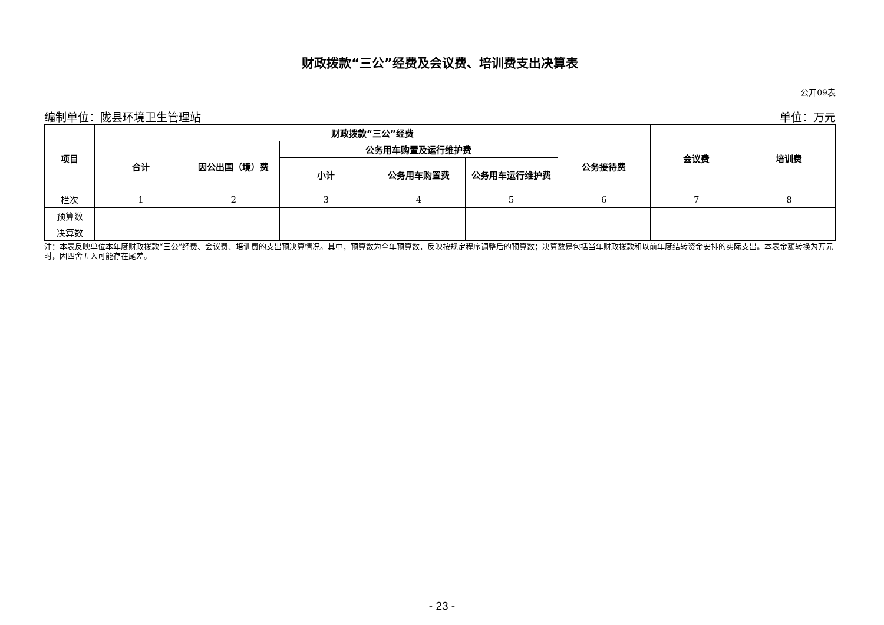财政拨款“三公”经费及会议费、培训费支出决算表
公开09表
编制单位：陇县环境卫生管理站 单位：万元
| 项目 | 财政拨款“三公”经费 | | | | | | 会议费 | 培训费 |
| --- | --- | --- | --- | --- | --- | --- | --- | --- |
| | 合计 | 因公出国（境）费 | 公务用车购置及运行维护费 | | | 公务接待费 | | |
| | | | 小计 | 公务用车购置费 | 公务用车运行维护费 | | | |
| 栏次 | 1 | 2 | 3 | 4 | 5 | 6 | 7 | 8 |
| 预算数 | | | | | | | | |
| 决算数 | | | | | | | | |
注：本表反映单位本年度财政拨款“三公”经费、会议费、培训费的支出预决算情况。其中，预算数为全年预算数，反映按规定程序调整后的预算数；决算数是包括当年财政拨款和以前年度结转资金安排的实际支出。本表金额转换为万元时，因四舍五入可能存在尾差。
- 23 -